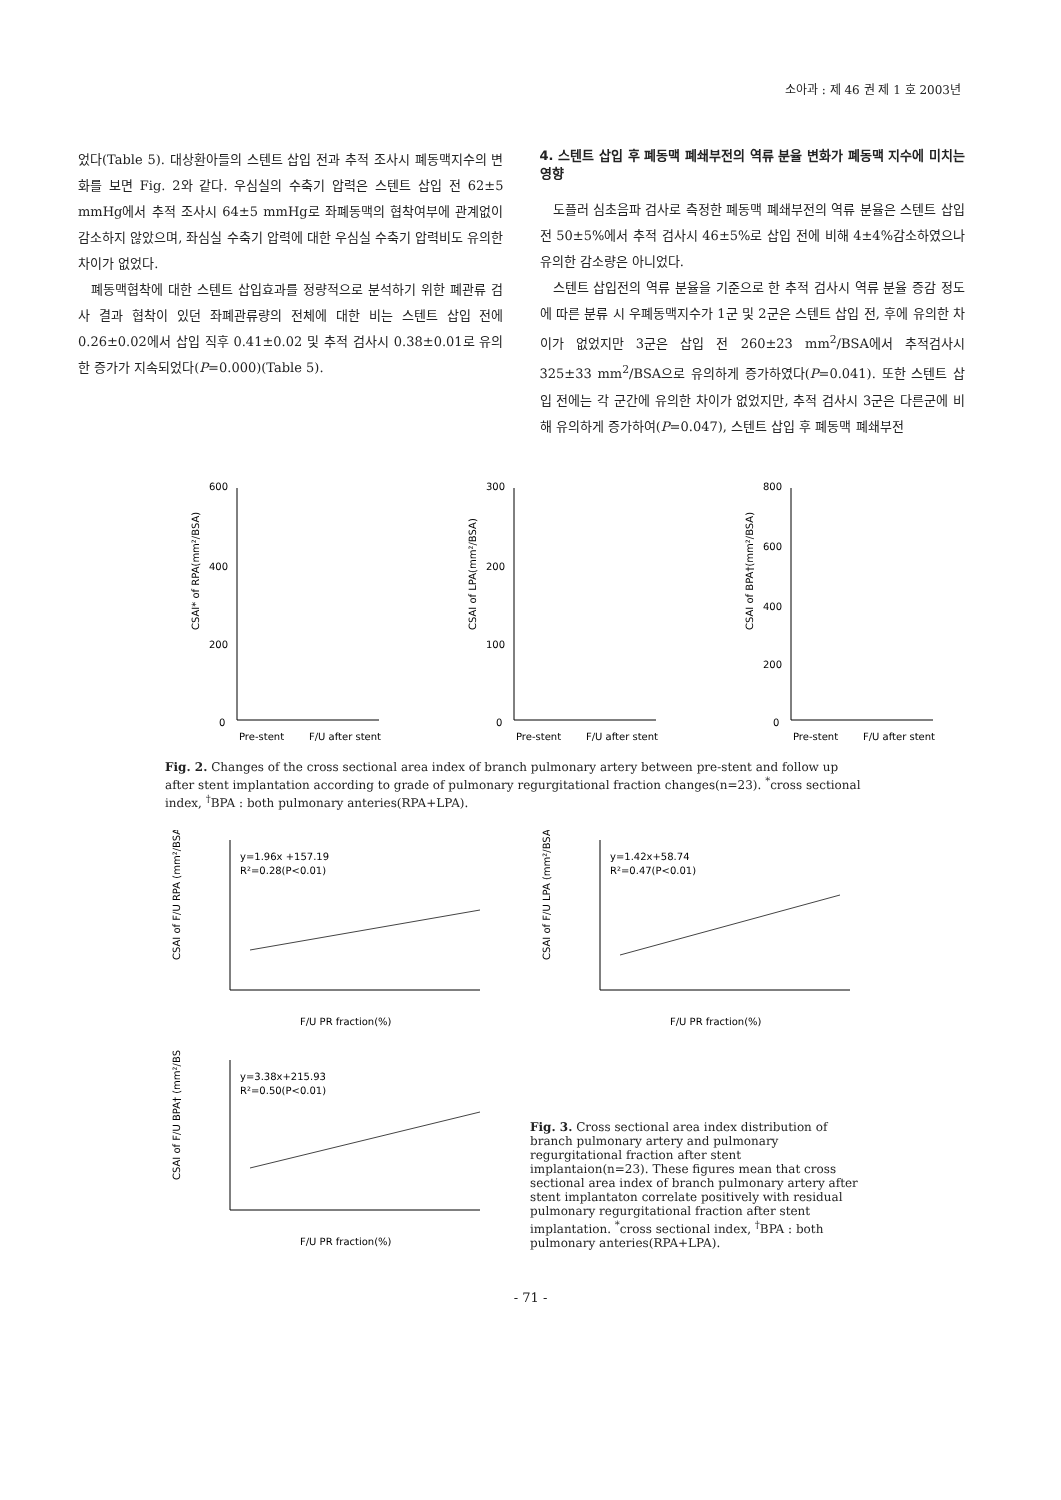소아과 : 제 46 권 제 1 호 2003년
었다(Table 5). 대상환아들의 스텐트 삽입 전과 추적 조사시 폐동맥지수의 변화를 보면 Fig. 2와 같다. 우심실의 수축기 압력은 스텐트 삽입 전 62±5 mmHg에서 추적 조사시 64±5 mmHg로 좌폐동맥의 협착여부에 관계없이 감소하지 않았으며, 좌심실 수축기 압력에 대한 우심실 수축기 압력비도 유의한 차이가 없었다.
폐동맥협착에 대한 스텐트 삽입효과를 정량적으로 분석하기 위한 폐관류 검사 결과 협착이 있던 좌폐관류량의 전체에 대한 비는 스텐트 삽입 전에 0.26±0.02에서 삽입 직후 0.41±0.02 및 추적 검사시 0.38±0.01로 유의한 증가가 지속되었다(P=0.000)(Table 5).
4. 스텐트 삽입 후 폐동맥 폐쇄부전의 역류 분율 변화가 폐동맥 지수에 미치는 영향
도플러 심초음파 검사로 측정한 폐동맥 폐쇄부전의 역류 분율은 스텐트 삽입 전 50±5%에서 추적 검사시 46±5%로 삽입 전에 비해 4±4%감소하였으나 유의한 감소량은 아니었다.
스텐트 삽입전의 역류 분율을 기준으로 한 추적 검사시 역류 분율 증감 정도에 따른 분류 시 우폐동맥지수가 1군 및 2군은 스텐트 삽입 전, 후에 유의한 차이가 없었지만 3군은 삽입 전 260±23 mm<sup>2</sup>/BSA에서 추적검사시 325±33 mm<sup>2</sup>/BSA으로 유의하게 증가하였다(P=0.041). 또한 스텐트 삽입 전에는 각 군간에 유의한 차이가 없었지만, 추적 검사시 3군은 다른군에 비해 유의하게 증가하여(P=0.047), 스텐트 삽입 후 폐동맥 폐쇄부전
CSAI* of RPA(mm²/BSA)
600
400
200
0
Pre-stent
F/U after stent
CSAI of LPA(mm²/BSA)
300
200
100
0
Pre-stent
F/U after stent
CSAI of BPA†(mm²/BSA)
800
600
400
200
0
Pre-stent
F/U after stent
Fig. 2. Changes of the cross sectional area index of branch pulmonary artery between pre-stent and follow up after stent implantation according to grade of pulmonary regurgitational fraction changes(n=23). <sup>*</sup>cross sectional index, <sup>†</sup>BPA : both pulmonary anteries(RPA+LPA).
CSAI of F/U RPA (mm²/BSA)
y=1.96x +157.19
R²=0.28(P<0.01)
F/U PR fraction(%)
CSAI of F/U LPA (mm²/BSA)
y=1.42x+58.74
R²=0.47(P<0.01)
F/U PR fraction(%)
CSAI of F/U BPA† (mm²/BSA)
y=3.38x+215.93
R²=0.50(P<0.01)
F/U PR fraction(%)
Fig. 3. Cross sectional area index distribution of branch pulmonary artery and pulmonary regurgitational fraction after stent implantaion(n=23). These figures mean that cross sectional area index of branch pulmonary artery after stent implantaton correlate positively with residual pulmonary regurgitational fraction after stent implantation. <sup>*</sup>cross sectional index, <sup>†</sup>BPA : both pulmonary anteries(RPA+LPA).
- 71 -